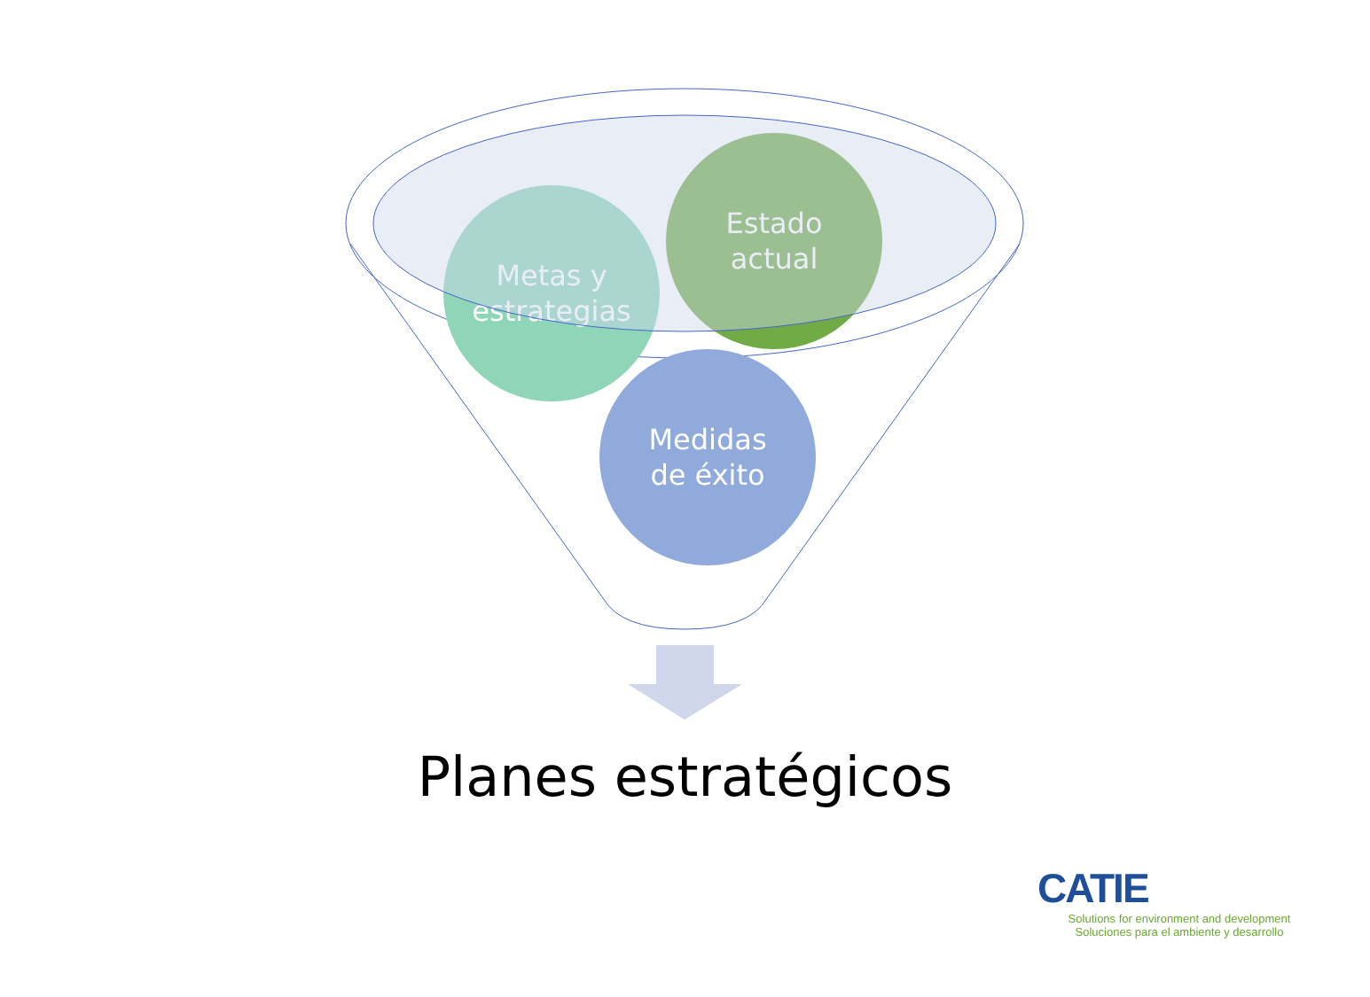Metas y
estrategias
Estado
actual
Medidas
de éxito
Planes estratégicos
CATIE
Solutions for environment and development
Soluciones para el ambiente y desarrollo